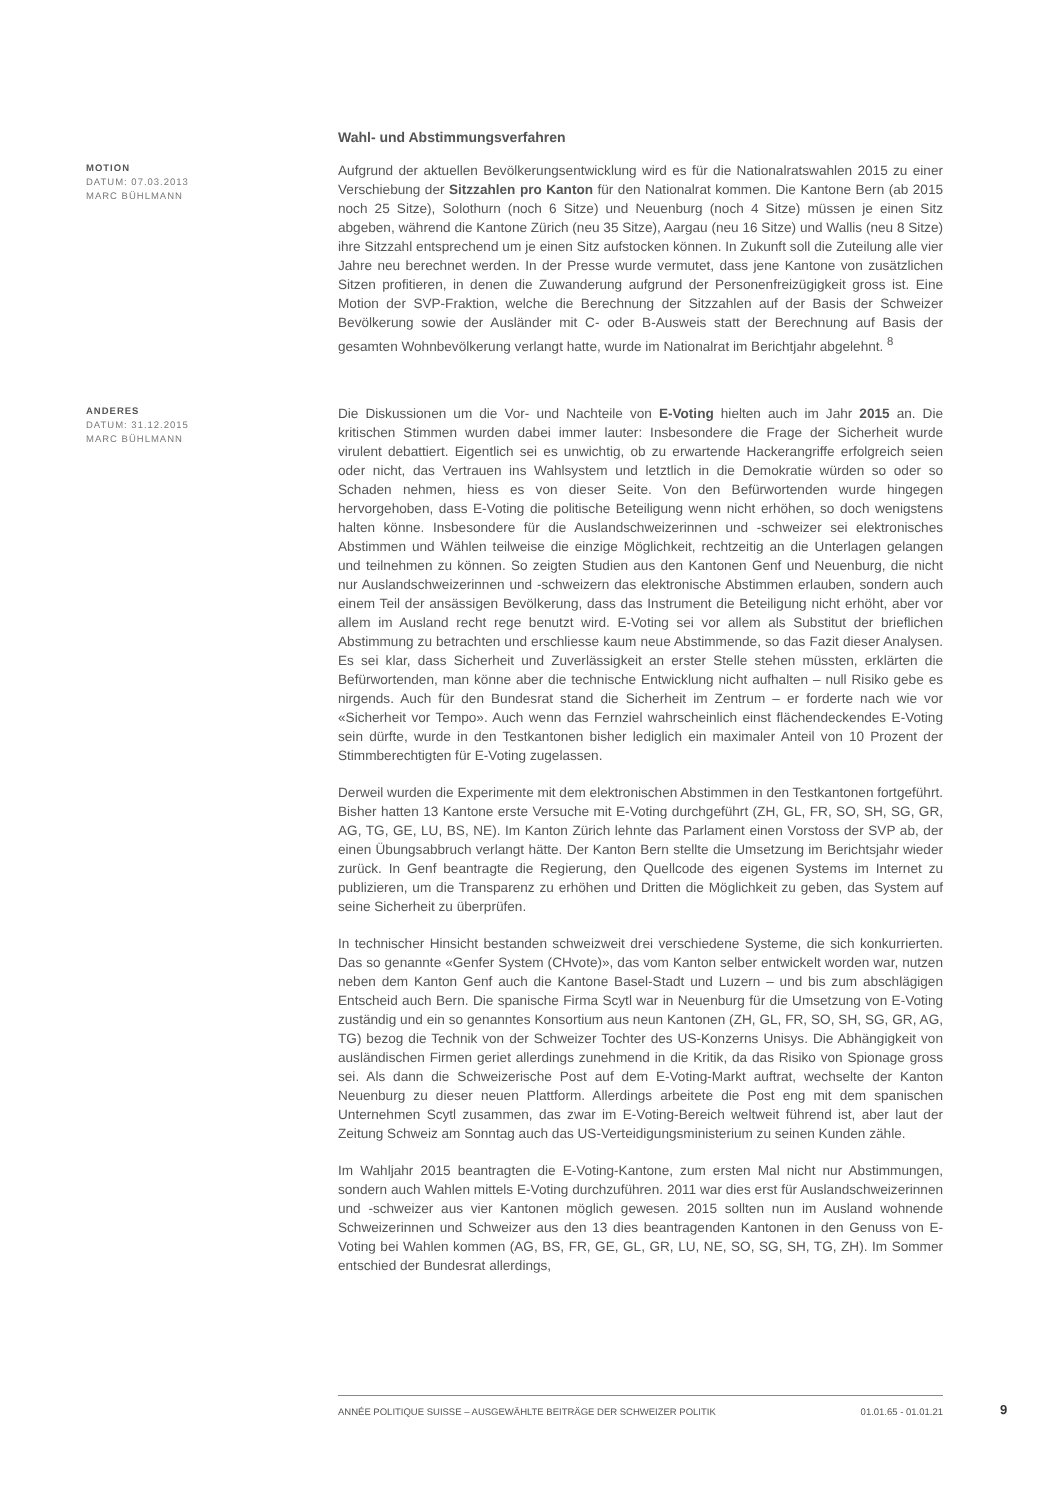Wahl- und Abstimmungsverfahren
MOTION
DATUM: 07.03.2013
MARC BÜHLMANN
Aufgrund der aktuellen Bevölkerungsentwicklung wird es für die Nationalratswahlen 2015 zu einer Verschiebung der Sitzzahlen pro Kanton für den Nationalrat kommen. Die Kantone Bern (ab 2015 noch 25 Sitze), Solothurn (noch 6 Sitze) und Neuenburg (noch 4 Sitze) müssen je einen Sitz abgeben, während die Kantone Zürich (neu 35 Sitze), Aargau (neu 16 Sitze) und Wallis (neu 8 Sitze) ihre Sitzzahl entsprechend um je einen Sitz aufstocken können. In Zukunft soll die Zuteilung alle vier Jahre neu berechnet werden. In der Presse wurde vermutet, dass jene Kantone von zusätzlichen Sitzen profitieren, in denen die Zuwanderung aufgrund der Personenfreizügigkeit gross ist. Eine Motion der SVP-Fraktion, welche die Berechnung der Sitzzahlen auf der Basis der Schweizer Bevölkerung sowie der Ausländer mit C- oder B-Ausweis statt der Berechnung auf Basis der gesamten Wohnbevölkerung verlangt hatte, wurde im Nationalrat im Berichtjahr abgelehnt. <sup>8</sup>
ANDERES
DATUM: 31.12.2015
MARC BÜHLMANN
Die Diskussionen um die Vor- und Nachteile von E-Voting hielten auch im Jahr 2015 an. Die kritischen Stimmen wurden dabei immer lauter: Insbesondere die Frage der Sicherheit wurde virulent debattiert. Eigentlich sei es unwichtig, ob zu erwartende Hackerangriffe erfolgreich seien oder nicht, das Vertrauen ins Wahlsystem und letztlich in die Demokratie würden so oder so Schaden nehmen, hiess es von dieser Seite. Von den Befürwortenden wurde hingegen hervorgehoben, dass E-Voting die politische Beteiligung wenn nicht erhöhen, so doch wenigstens halten könne. Insbesondere für die Auslandschweizerinnen und -schweizer sei elektronisches Abstimmen und Wählen teilweise die einzige Möglichkeit, rechtzeitig an die Unterlagen gelangen und teilnehmen zu können. So zeigten Studien aus den Kantonen Genf und Neuenburg, die nicht nur Auslandschweizerinnen und -schweizern das elektronische Abstimmen erlauben, sondern auch einem Teil der ansässigen Bevölkerung, dass das Instrument die Beteiligung nicht erhöht, aber vor allem im Ausland recht rege benutzt wird. E-Voting sei vor allem als Substitut der brieflichen Abstimmung zu betrachten und erschliesse kaum neue Abstimmende, so das Fazit dieser Analysen. Es sei klar, dass Sicherheit und Zuverlässigkeit an erster Stelle stehen müssten, erklärten die Befürwortenden, man könne aber die technische Entwicklung nicht aufhalten – null Risiko gebe es nirgends. Auch für den Bundesrat stand die Sicherheit im Zentrum – er forderte nach wie vor «Sicherheit vor Tempo». Auch wenn das Fernziel wahrscheinlich einst flächendeckendes E-Voting sein dürfte, wurde in den Testkantonen bisher lediglich ein maximaler Anteil von 10 Prozent der Stimmberechtigten für E-Voting zugelassen.
Derweil wurden die Experimente mit dem elektronischen Abstimmen in den Testkantonen fortgeführt. Bisher hatten 13 Kantone erste Versuche mit E-Voting durchgeführt (ZH, GL, FR, SO, SH, SG, GR, AG, TG, GE, LU, BS, NE). Im Kanton Zürich lehnte das Parlament einen Vorstoss der SVP ab, der einen Übungsabbruch verlangt hätte. Der Kanton Bern stellte die Umsetzung im Berichtsjahr wieder zurück. In Genf beantragte die Regierung, den Quellcode des eigenen Systems im Internet zu publizieren, um die Transparenz zu erhöhen und Dritten die Möglichkeit zu geben, das System auf seine Sicherheit zu überprüfen.
In technischer Hinsicht bestanden schweizweit drei verschiedene Systeme, die sich konkurrierten. Das so genannte «Genfer System (CHvote)», das vom Kanton selber entwickelt worden war, nutzen neben dem Kanton Genf auch die Kantone Basel-Stadt und Luzern – und bis zum abschlägigen Entscheid auch Bern. Die spanische Firma Scytl war in Neuenburg für die Umsetzung von E-Voting zuständig und ein so genanntes Konsortium aus neun Kantonen (ZH, GL, FR, SO, SH, SG, GR, AG, TG) bezog die Technik von der Schweizer Tochter des US-Konzerns Unisys. Die Abhängigkeit von ausländischen Firmen geriet allerdings zunehmend in die Kritik, da das Risiko von Spionage gross sei. Als dann die Schweizerische Post auf dem E-Voting-Markt auftrat, wechselte der Kanton Neuenburg zu dieser neuen Plattform. Allerdings arbeitete die Post eng mit dem spanischen Unternehmen Scytl zusammen, das zwar im E-Voting-Bereich weltweit führend ist, aber laut der Zeitung Schweiz am Sonntag auch das US-Verteidigungsministerium zu seinen Kunden zähle.
Im Wahljahr 2015 beantragten die E-Voting-Kantone, zum ersten Mal nicht nur Abstimmungen, sondern auch Wahlen mittels E-Voting durchzuführen. 2011 war dies erst für Auslandschweizerinnen und -schweizer aus vier Kantonen möglich gewesen. 2015 sollten nun im Ausland wohnende Schweizerinnen und Schweizer aus den 13 dies beantragenden Kantonen in den Genuss von E-Voting bei Wahlen kommen (AG, BS, FR, GE, GL, GR, LU, NE, SO, SG, SH, TG, ZH). Im Sommer entschied der Bundesrat allerdings,
ANNÉE POLITIQUE SUISSE – AUSGEWÄHLTE BEITRÄGE DER SCHWEIZER POLITIK 01.01.65 - 01.01.21
9